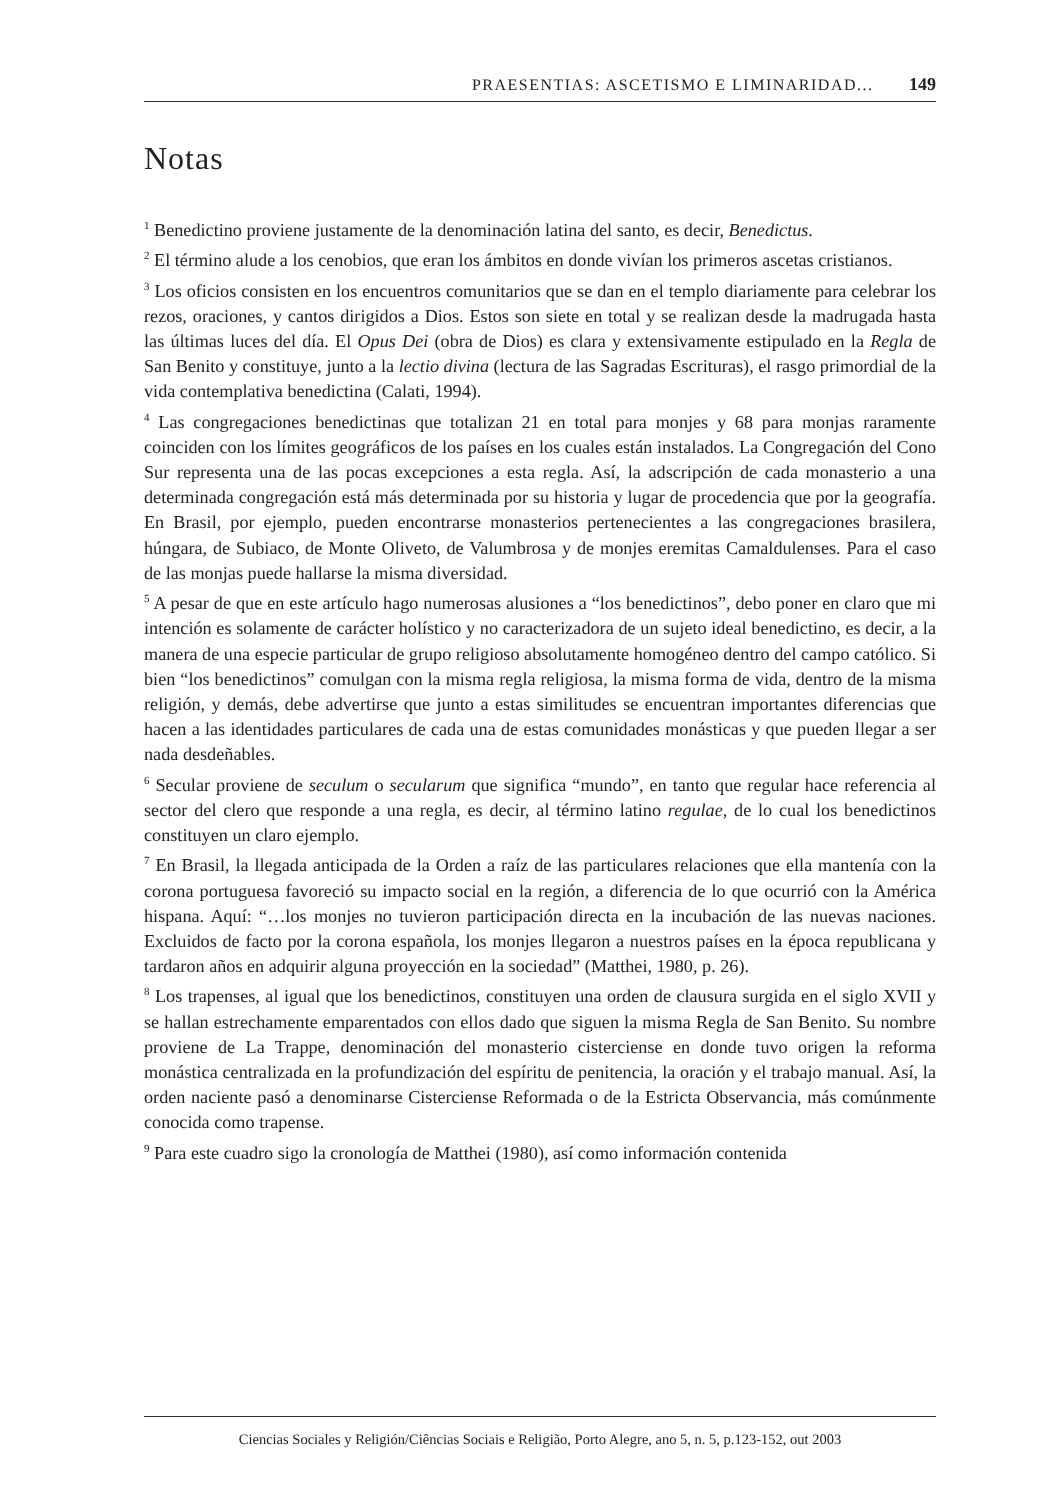PRAESENTIAS: ASCETISMO E LIMINARIDAD... 149
Notas
<sup>1</sup> Benedictino proviene justamente de la denominación latina del santo, es decir, Benedictus.
<sup>2</sup> El término alude a los cenobios, que eran los ámbitos en donde vivían los primeros ascetas cristianos.
<sup>3</sup> Los oficios consisten en los encuentros comunitarios que se dan en el templo diariamente para celebrar los rezos, oraciones, y cantos dirigidos a Dios. Estos son siete en total y se realizan desde la madrugada hasta las últimas luces del día. El Opus Dei (obra de Dios) es clara y extensivamente estipulado en la Regla de San Benito y constituye, junto a la lectio divina (lectura de las Sagradas Escrituras), el rasgo primordial de la vida contemplativa benedictina (Calati, 1994).
<sup>4</sup> Las congregaciones benedictinas que totalizan 21 en total para monjes y 68 para monjas raramente coinciden con los límites geográficos de los países en los cuales están instalados. La Congregación del Cono Sur representa una de las pocas excepciones a esta regla. Así, la adscripción de cada monasterio a una determinada congregación está más determinada por su historia y lugar de procedencia que por la geografía. En Brasil, por ejemplo, pueden encontrarse monasterios pertenecientes a las congregaciones brasilera, húngara, de Subiaco, de Monte Oliveto, de Valumbrosa y de monjes eremitas Camaldulenses. Para el caso de las monjas puede hallarse la misma diversidad.
<sup>5</sup> A pesar de que en este artículo hago numerosas alusiones a “los benedictinos”, debo poner en claro que mi intención es solamente de carácter holístico y no caracterizadora de un sujeto ideal benedictino, es decir, a la manera de una especie particular de grupo religioso absolutamente homogéneo dentro del campo católico. Si bien “los benedictinos” comulgan con la misma regla religiosa, la misma forma de vida, dentro de la misma religión, y demás, debe advertirse que junto a estas similitudes se encuentran importantes diferencias que hacen a las identidades particulares de cada una de estas comunidades monásticas y que pueden llegar a ser nada desdeñables.
<sup>6</sup> Secular proviene de seculum o secularum que significa “mundo”, en tanto que regular hace referencia al sector del clero que responde a una regla, es decir, al término latino regulae, de lo cual los benedictinos constituyen un claro ejemplo.
<sup>7</sup> En Brasil, la llegada anticipada de la Orden a raíz de las particulares relaciones que ella mantenía con la corona portuguesa favoreció su impacto social en la región, a diferencia de lo que ocurrió con la América hispana. Aquí: “…los monjes no tuvieron participación directa en la incubación de las nuevas naciones. Excluidos de facto por la corona española, los monjes llegaron a nuestros países en la época republicana y tardaron años en adquirir alguna proyección en la sociedad” (Matthei, 1980, p. 26).
<sup>8</sup> Los trapenses, al igual que los benedictinos, constituyen una orden de clausura surgida en el siglo XVII y se hallan estrechamente emparentados con ellos dado que siguen la misma Regla de San Benito. Su nombre proviene de La Trappe, denominación del monasterio cisterciense en donde tuvo origen la reforma monástica centralizada en la profundización del espíritu de penitencia, la oración y el trabajo manual. Así, la orden naciente pasó a denominarse Cisterciense Reformada o de la Estricta Observancia, más comúnmente conocida como trapense.
<sup>9</sup> Para este cuadro sigo la cronología de Matthei (1980), así como información contenida
Ciencias Sociales y Religión/Ciências Sociais e Religião, Porto Alegre, ano 5, n. 5, p.123-152, out 2003